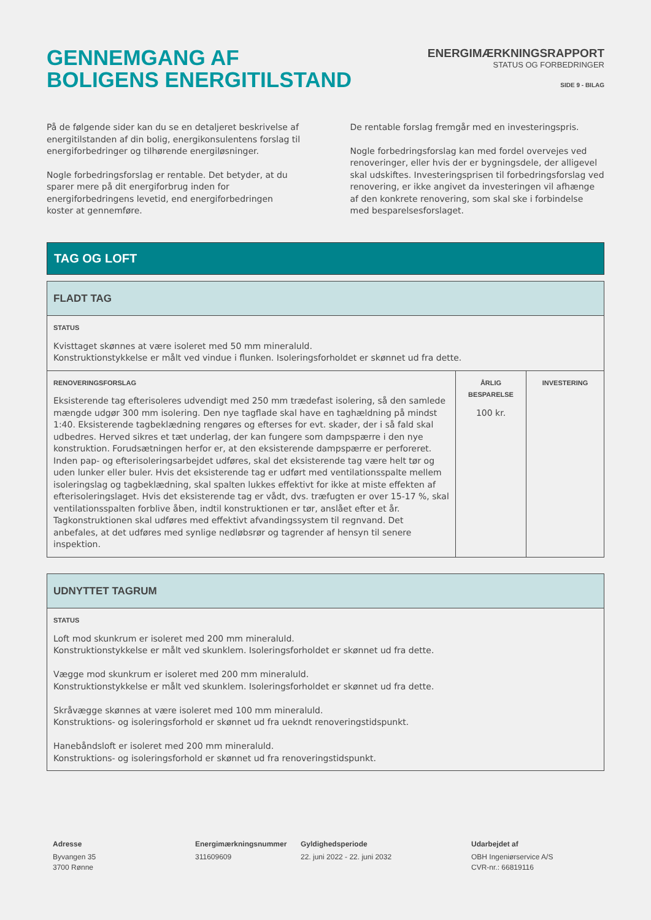GENNEMGANG AF
BOLIGENS ENERGITILSTAND
ENERGIMÆRKNINGSRAPPORT
STATUS OG FORBEDRINGER
SIDE 9 - BILAG
På de følgende sider kan du se en detaljeret beskrivelse af energitilstanden af din bolig, energikonsulentens forslag til energiforbedringer og tilhørende energiløsninger.
Nogle forbedringsforslag er rentable. Det betyder, at du sparer mere på dit energiforbrug inden for energiforbedringens levetid, end energiforbedringen koster at gennemføre.
De rentable forslag fremgår med en investeringspris.
Nogle forbedringsforslag kan med fordel overvejes ved renoveringer, eller hvis der er bygningsdele, der alligevel skal udskiftes. Investeringsprisen til forbedringsforslag ved renovering, er ikke angivet da investeringen vil afhænge af den konkrete renovering, som skal ske i forbindelse med besparelsesforslaget.
TAG OG LOFT
| FLADT TAG | | |
| --- | --- | --- |
| STATUS Kvisttaget skønnes at være isoleret med 50 mm mineraluld. Konstruktionstykkelse er målt ved vindue i flunken. Isoleringsforholdet er skønnet ud fra dette. | | |
| RENOVERINGSFORSLAG Eksisterende tag efterisoleres udvendigt med 250 mm trædefast isolering, så den samlede mængde udgør 300 mm isolering. Den nye tagflade skal have en taghældning på mindst 1:40. Eksisterende tagbeklædning rengøres og efterses for evt. skader, der i så fald skal udbedres. Herved sikres et tæt underlag, der kan fungere som dampspærre i den nye konstruktion. Forudsætningen herfor er, at den eksisterende dampspærre er perforeret. Inden pap- og efterisoleringsarbejdet udføres, skal det eksisterende tag være helt tør og uden lunker eller buler. Hvis det eksisterende tag er udført med ventilationsspalte mellem isoleringslag og tagbeklædning, skal spalten lukkes effektivt for ikke at miste effekten af efterisoleringslaget. Hvis det eksisterende tag er vådt, dvs. træfugten er over 15-17 %, skal ventilationsspalten forblive åben, indtil konstruktionen er tør, anslået efter et år. Tagkonstruktionen skal udføres med effektivt afvandingssystem til regnvand. Det anbefales, at det udføres med synlige nedløbsrør og tagrender af hensyn til senere inspektion. | ÅRLIG BESPARELSE 100 kr. | INVESTERING |
| UDNYTTET TAGRUM |
| --- |
| STATUS Loft mod skunkrum er isoleret med 200 mm mineraluld. Konstruktionstykkelse er målt ved skunklem. Isoleringsforholdet er skønnet ud fra dette. Vægge mod skunkrum er isoleret med 200 mm mineraluld. Konstruktionstykkelse er målt ved skunklem. Isoleringsforholdet er skønnet ud fra dette. Skråvægge skønnes at være isoleret med 100 mm mineraluld. Konstruktions- og isoleringsforhold er skønnet ud fra uekndt renoveringstidspunkt. Hanebåndsloft er isoleret med 200 mm mineraluld. Konstruktions- og isoleringsforhold er skønnet ud fra renoveringstidspunkt. |
Adresse
Byvangen 35
3700 Rønne
Energimærkningsnummer
311609609
Gyldighedsperiode
22. juni 2022 - 22. juni 2032
Udarbejdet af
OBH Ingeniørservice A/S
CVR-nr.: 66819116